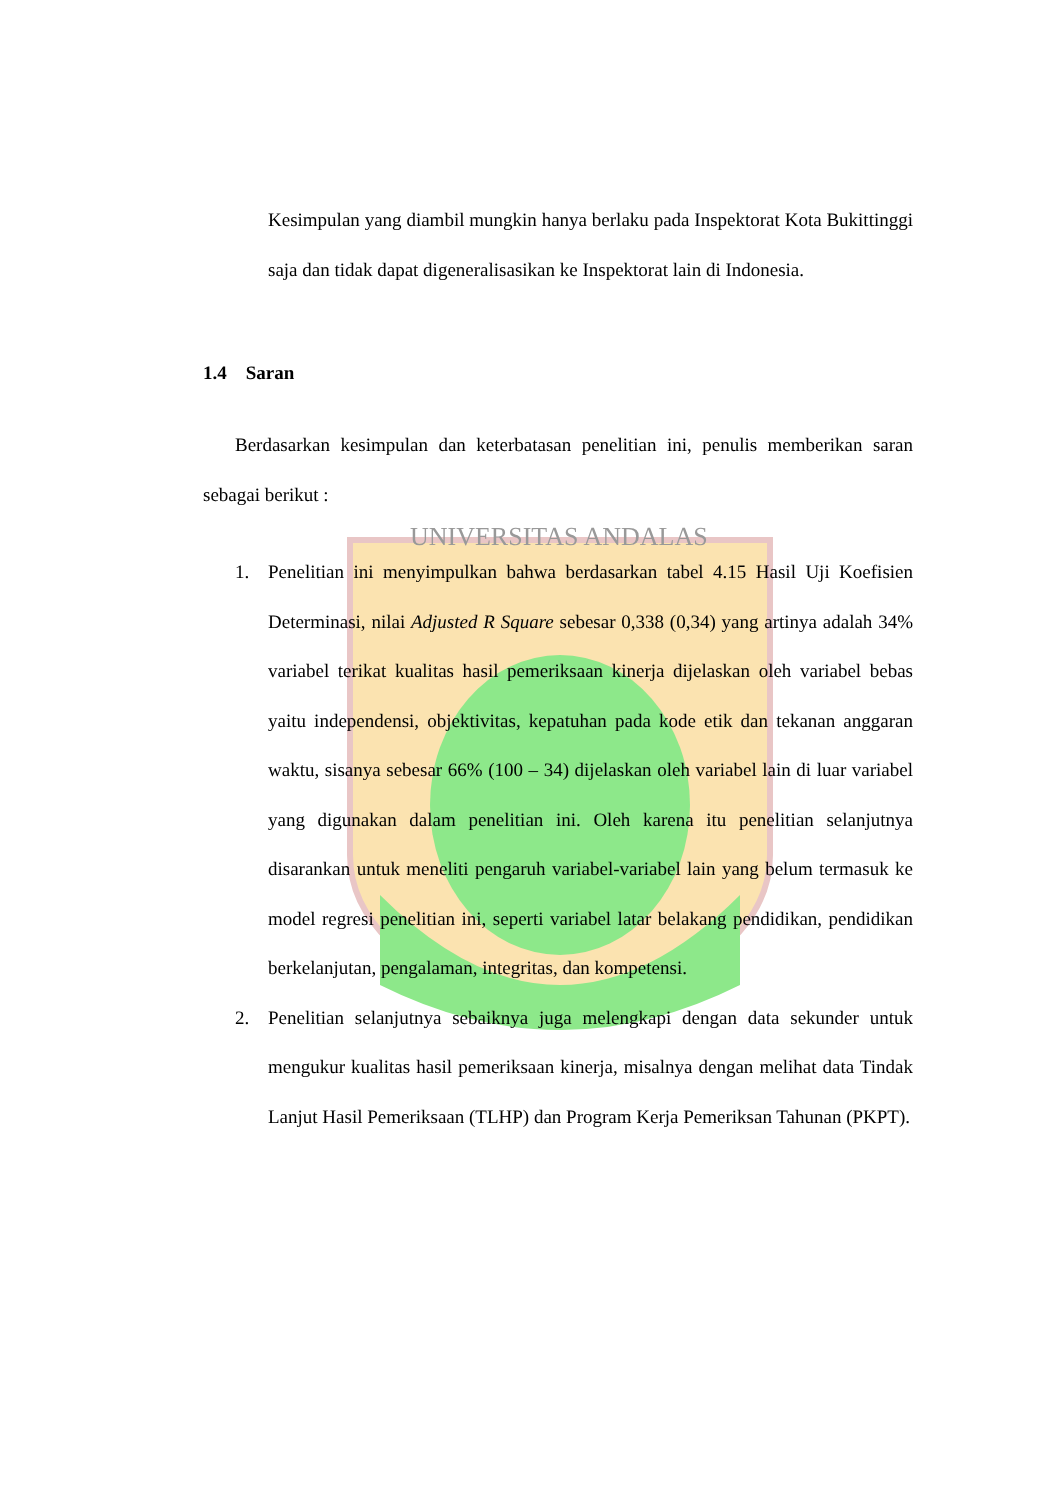UNIVERSITAS ANDALAS
Kesimpulan yang diambil mungkin hanya berlaku pada Inspektorat Kota Bukittinggi saja dan tidak dapat digeneralisasikan ke Inspektorat lain di Indonesia.
1.4 Saran
Berdasarkan kesimpulan dan keterbatasan penelitian ini, penulis memberikan saran sebagai berikut :
1.
Penelitian ini menyimpulkan bahwa berdasarkan tabel 4.15 Hasil Uji Koefisien Determinasi, nilai Adjusted R Square sebesar 0,338 (0,34) yang artinya adalah 34% variabel terikat kualitas hasil pemeriksaan kinerja dijelaskan oleh variabel bebas yaitu independensi, objektivitas, kepatuhan pada kode etik dan tekanan anggaran waktu, sisanya sebesar 66% (100 – 34) dijelaskan oleh variabel lain di luar variabel yang digunakan dalam penelitian ini. Oleh karena itu penelitian selanjutnya disarankan untuk meneliti pengaruh variabel-variabel lain yang belum termasuk ke model regresi penelitian ini, seperti variabel latar belakang pendidikan, pendidikan berkelanjutan, pengalaman, integritas, dan kompetensi.
2.
Penelitian selanjutnya sebaiknya juga melengkapi dengan data sekunder untuk mengukur kualitas hasil pemeriksaan kinerja, misalnya dengan melihat data Tindak Lanjut Hasil Pemeriksaan (TLHP) dan Program Kerja Pemeriksan Tahunan (PKPT).